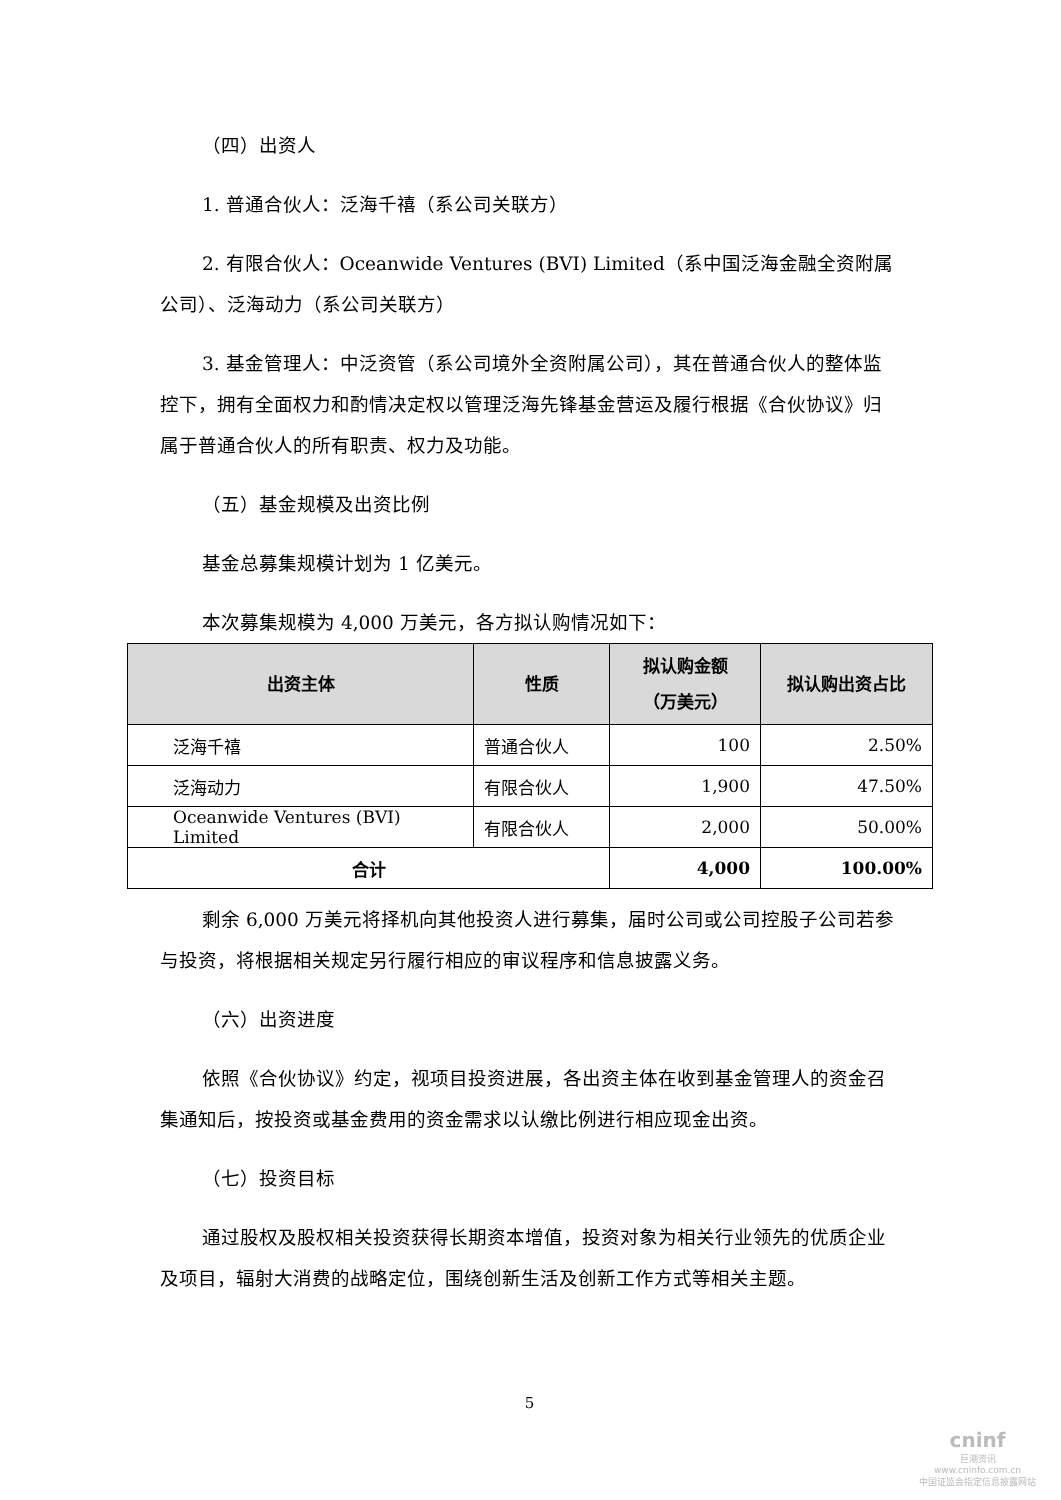（四）出资人
1. 普通合伙人：泛海千禧（系公司关联方）
2. 有限合伙人：Oceanwide Ventures (BVI) Limited（系中国泛海金融全资附属公司）、泛海动力（系公司关联方）
3. 基金管理人：中泛资管（系公司境外全资附属公司），其在普通合伙人的整体监控下，拥有全面权力和酌情决定权以管理泛海先锋基金营运及履行根据《合伙协议》归属于普通合伙人的所有职责、权力及功能。
（五）基金规模及出资比例
基金总募集规模计划为 1 亿美元。
本次募集规模为 4,000 万美元，各方拟认购情况如下：
| 出资主体 | 性质 | 拟认购金额 （万美元） | 拟认购出资占比 |
| --- | --- | --- | --- |
| 泛海千禧 | 普通合伙人 | 100 | 2.50% |
| 泛海动力 | 有限合伙人 | 1,900 | 47.50% |
| Oceanwide Ventures (BVI) Limited | 有限合伙人 | 2,000 | 50.00% |
| 合计 | | 4,000 | 100.00% |
剩余 6,000 万美元将择机向其他投资人进行募集，届时公司或公司控股子公司若参与投资，将根据相关规定另行履行相应的审议程序和信息披露义务。
（六）出资进度
依照《合伙协议》约定，视项目投资进展，各出资主体在收到基金管理人的资金召集通知后，按投资或基金费用的资金需求以认缴比例进行相应现金出资。
（七）投资目标
通过股权及股权相关投资获得长期资本增值，投资对象为相关行业领先的优质企业及项目，辐射大消费的战略定位，围绕创新生活及创新工作方式等相关主题。
5
cninf
巨潮资讯
www.cninfo.com.cn
中国证监会指定信息披露网站